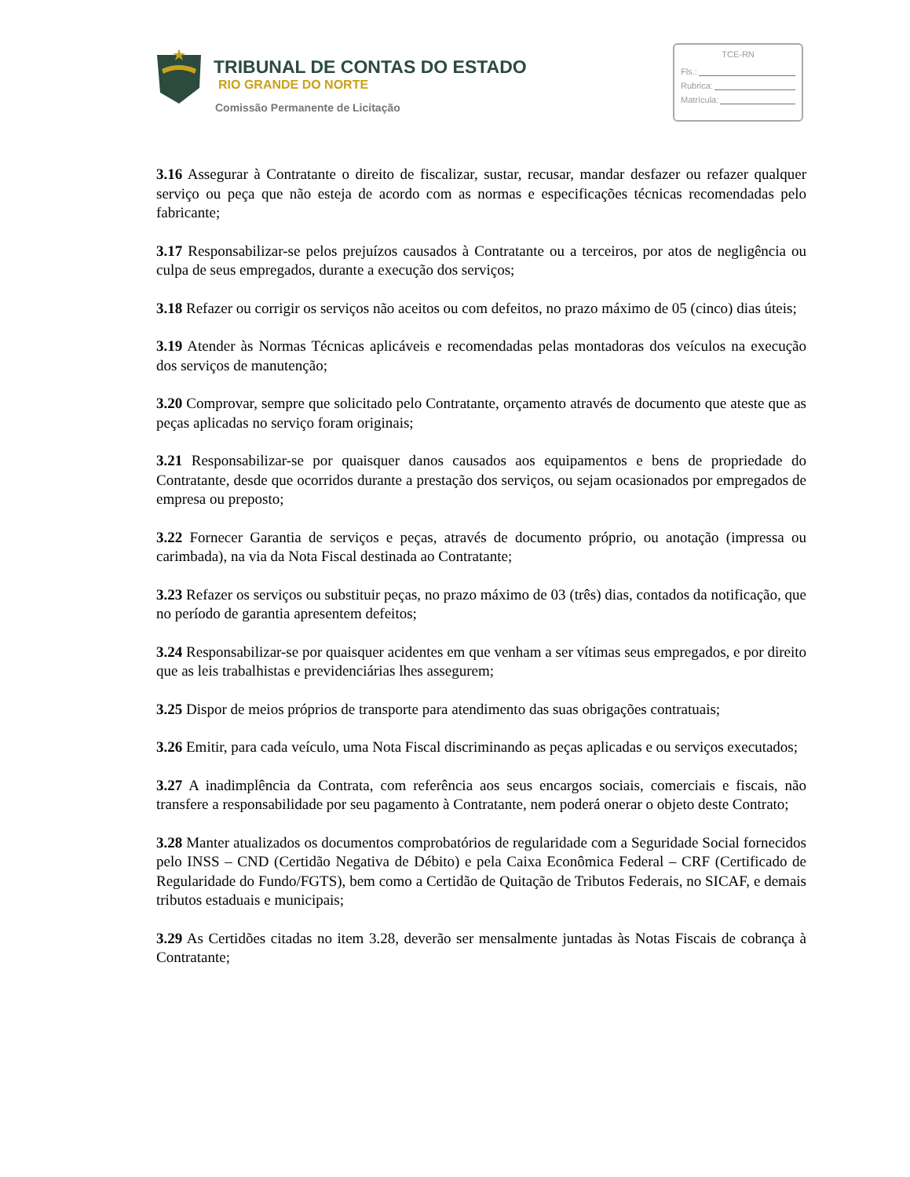TRIBUNAL DE CONTAS DO ESTADO
RIO GRANDE DO NORTE
Comissão Permanente de Licitação
TCE-RN
Fls.:
Rubrica:
Matrícula:
3.16 Assegurar à Contratante o direito de fiscalizar, sustar, recusar, mandar desfazer ou refazer qualquer serviço ou peça que não esteja de acordo com as normas e especificações técnicas recomendadas pelo fabricante;
3.17 Responsabilizar-se pelos prejuízos causados à Contratante ou a terceiros, por atos de negligência ou culpa de seus empregados, durante a execução dos serviços;
3.18 Refazer ou corrigir os serviços não aceitos ou com defeitos, no prazo máximo de 05 (cinco) dias úteis;
3.19 Atender às Normas Técnicas aplicáveis e recomendadas pelas montadoras dos veículos na execução dos serviços de manutenção;
3.20 Comprovar, sempre que solicitado pelo Contratante, orçamento através de documento que ateste que as peças aplicadas no serviço foram originais;
3.21 Responsabilizar-se por quaisquer danos causados aos equipamentos e bens de propriedade do Contratante, desde que ocorridos durante a prestação dos serviços, ou sejam ocasionados por empregados de empresa ou preposto;
3.22 Fornecer Garantia de serviços e peças, através de documento próprio, ou anotação (impressa ou carimbada), na via da Nota Fiscal destinada ao Contratante;
3.23 Refazer os serviços ou substituir peças, no prazo máximo de 03 (três) dias, contados da notificação, que no período de garantia apresentem defeitos;
3.24 Responsabilizar-se por quaisquer acidentes em que venham a ser vítimas seus empregados, e por direito que as leis trabalhistas e previdenciárias lhes assegurem;
3.25 Dispor de meios próprios de transporte para atendimento das suas obrigações contratuais;
3.26 Emitir, para cada veículo, uma Nota Fiscal discriminando as peças aplicadas e ou serviços executados;
3.27 A inadimplência da Contrata, com referência aos seus encargos sociais, comerciais e fiscais, não transfere a responsabilidade por seu pagamento à Contratante, nem poderá onerar o objeto deste Contrato;
3.28 Manter atualizados os documentos comprobatórios de regularidade com a Seguridade Social fornecidos pelo INSS – CND (Certidão Negativa de Débito) e pela Caixa Econômica Federal – CRF (Certificado de Regularidade do Fundo/FGTS), bem como a Certidão de Quitação de Tributos Federais, no SICAF, e demais tributos estaduais e municipais;
3.29 As Certidões citadas no item 3.28, deverão ser mensalmente juntadas às Notas Fiscais de cobrança à Contratante;